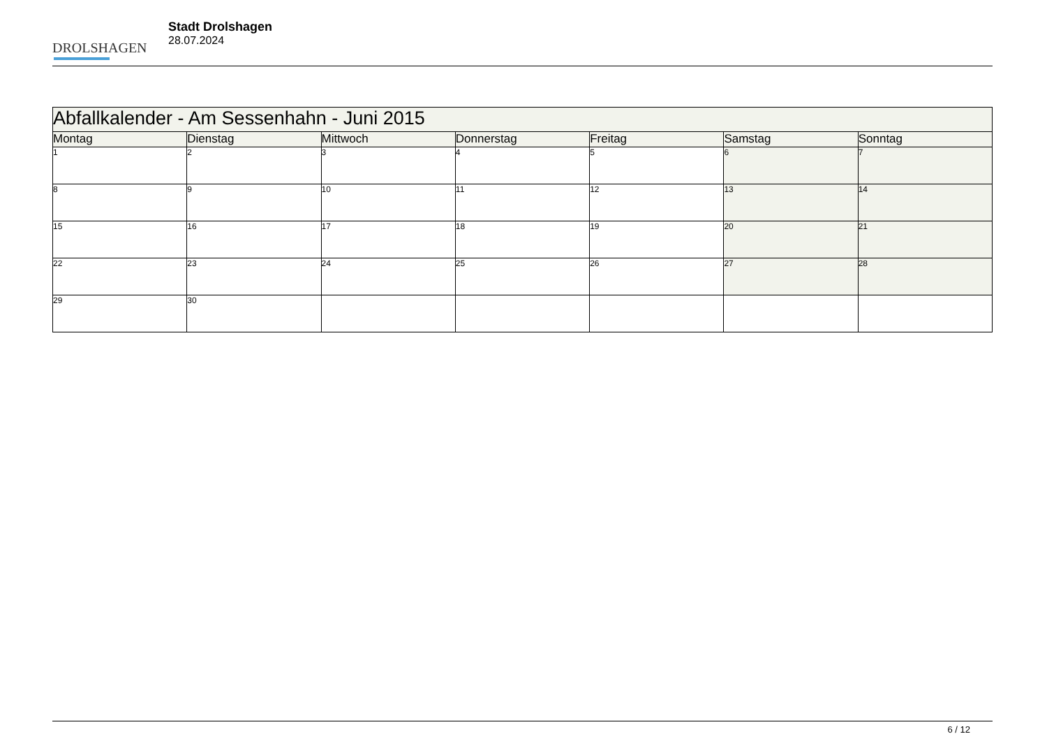DROLSHAGEN
Stadt Drolshagen
28.07.2024
| Abfallkalender - Am Sessenhahn - Juni 2015 | | | | | | |
| --- | --- | --- | --- | --- | --- | --- |
| Montag | Dienstag | Mittwoch | Donnerstag | Freitag | Samstag | Sonntag |
| 1 | 2 | 3 | 4 | 5 | 6 | 7 |
| 8 | 9 | 10 | 11 | 12 | 13 | 14 |
| 15 | 16 | 17 | 18 | 19 | 20 | 21 |
| 22 | 23 | 24 | 25 | 26 | 27 | 28 |
| 29 | 30 | | | | | |
6 / 12